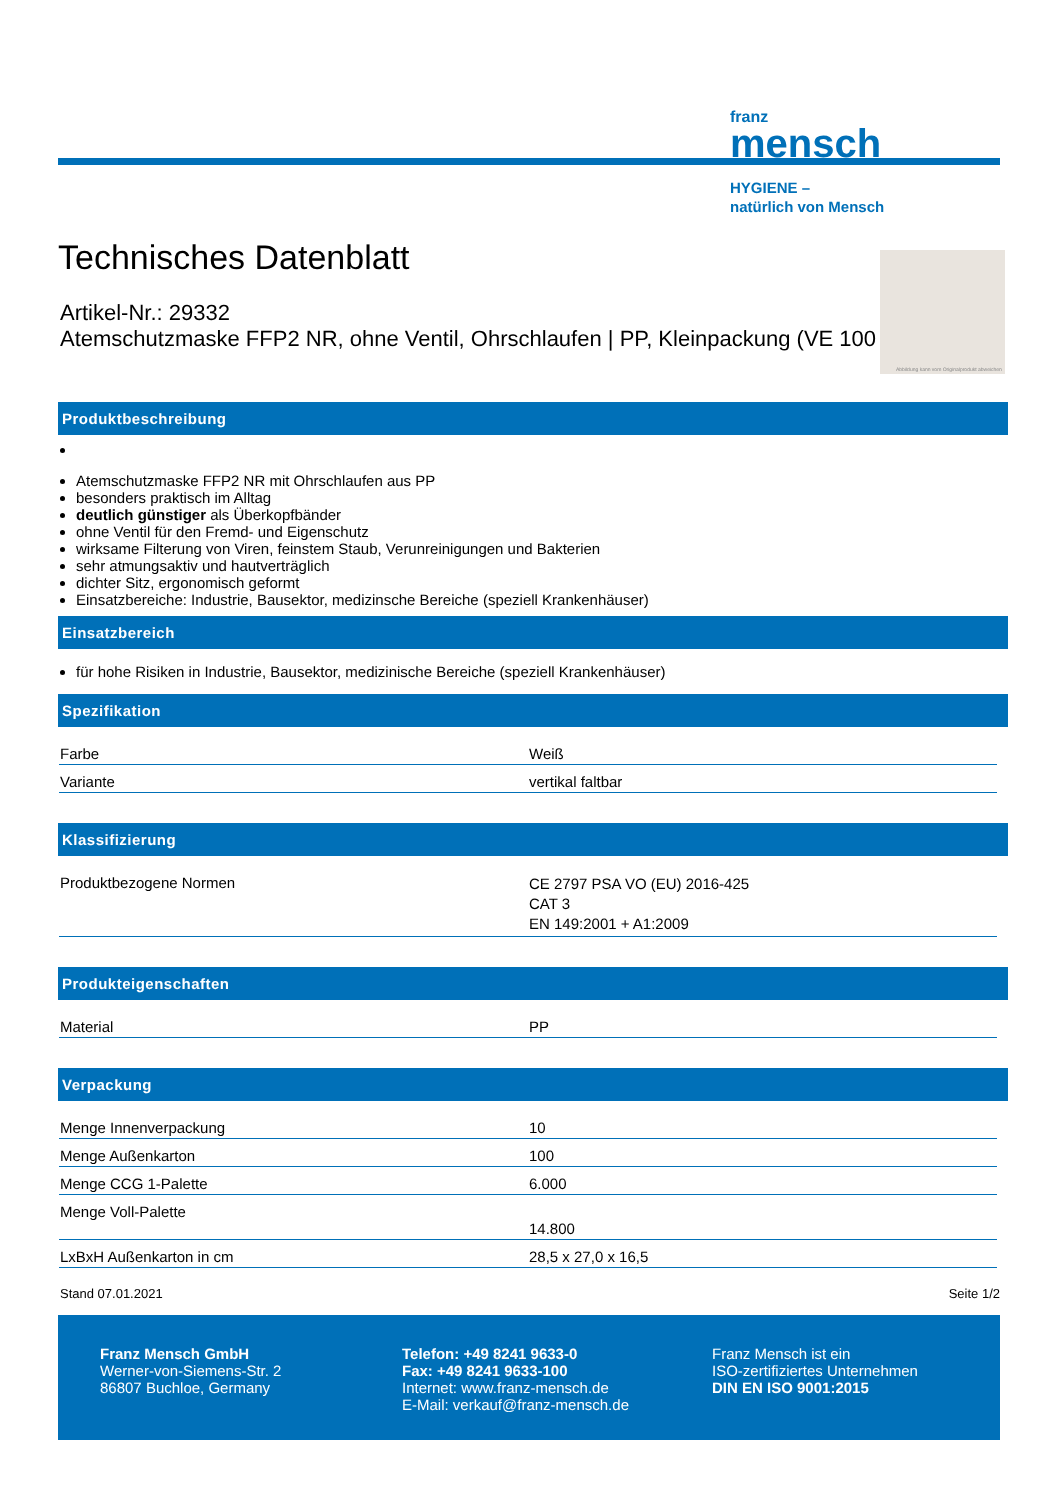franz
mensch
HYGIENE –
natürlich von Mensch
Technisches Datenblatt
Artikel-Nr.: 29332
Atemschutzmaske FFP2 NR, ohne Ventil, Ohrschlaufen | PP, Kleinpackung (VE 100
Abbildung kann vom Originalprodukt abweichen
Produktbeschreibung
Atemschutzmaske FFP2 NR mit Ohrschlaufen aus PP
besonders praktisch im Alltag
deutlich günstiger als Überkopfbänder
ohne Ventil für den Fremd- und Eigenschutz
wirksame Filterung von Viren, feinstem Staub, Verunreinigungen und Bakterien
sehr atmungsaktiv und hautverträglich
dichter Sitz, ergonomisch geformt
Einsatzbereiche: Industrie, Bausektor, medizinsche Bereiche (speziell Krankenhäuser)
Einsatzbereich
für hohe Risiken in Industrie, Bausektor, medizinische Bereiche (speziell Krankenhäuser)
Spezifikation
| Farbe | Weiß |
| Variante | vertikal faltbar |
Klassifizierung
| Produktbezogene Normen | CE 2797 PSA VO (EU) 2016-425 CAT 3 EN 149:2001 + A1:2009 |
Produkteigenschaften
| Material | PP |
Verpackung
| Menge Innenverpackung | 10 |
| Menge Außenkarton | 100 |
| Menge CCG 1-Palette | 6.000 |
| Menge Voll-Palette | 14.800 |
| LxBxH Außenkarton in cm | 28,5 x 27,0 x 16,5 |
Stand 07.01.2021 Seite 1/2
Franz Mensch GmbH
Werner-von-Siemens-Str. 2
86807 Buchloe, Germany
Telefon: +49 8241 9633-0
Fax: +49 8241 9633-100
Internet: www.franz-mensch.de
E-Mail: verkauf@franz-mensch.de
Franz Mensch ist ein
ISO-zertifiziertes Unternehmen
DIN EN ISO 9001:2015